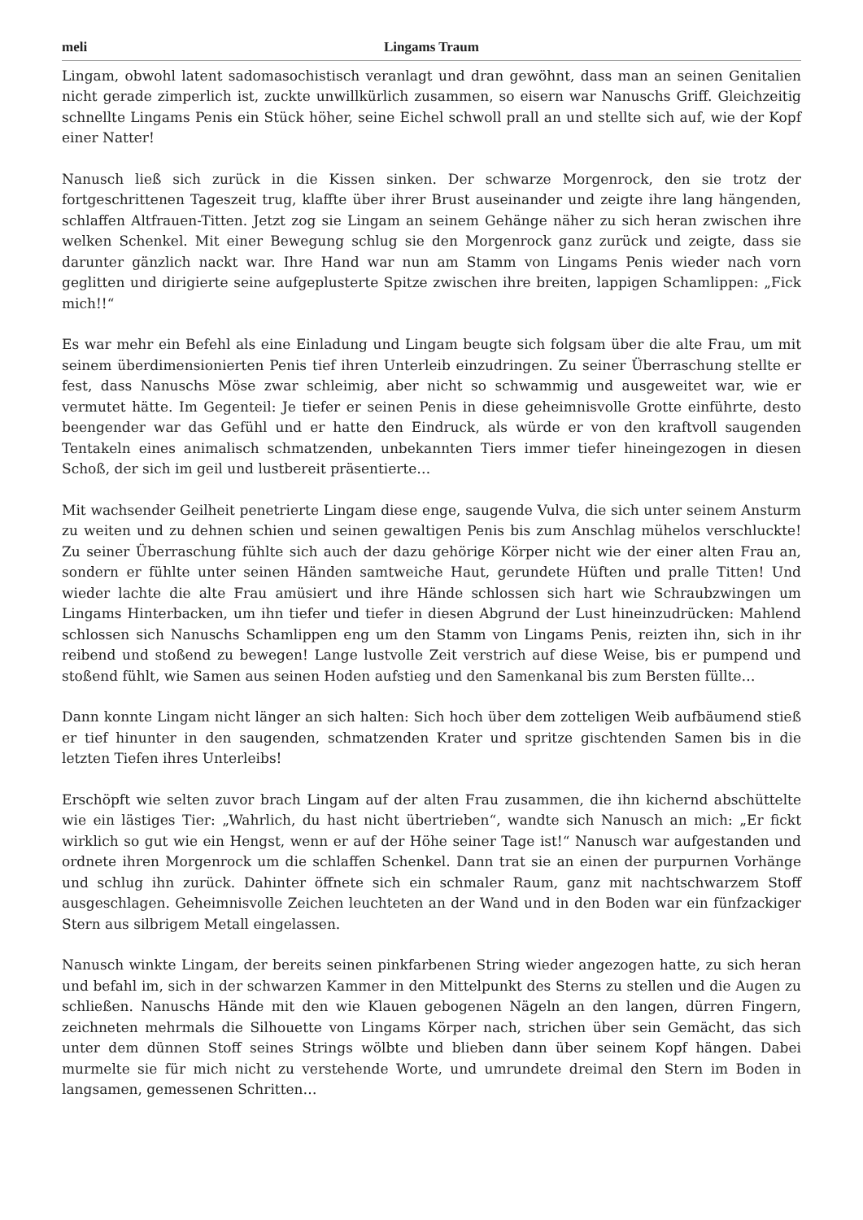meli Lingams Traum
Lingam, obwohl latent sadomasochistisch veranlagt und dran gewöhnt, dass man an seinen Genitalien nicht gerade zimperlich ist, zuckte unwillkürlich zusammen, so eisern war Nanuschs Griff. Gleichzeitig schnellte Lingams Penis ein Stück höher, seine Eichel schwoll prall an und stellte sich auf, wie der Kopf einer Natter!
Nanusch ließ sich zurück in die Kissen sinken. Der schwarze Morgenrock, den sie trotz der fortgeschrittenen Tageszeit trug, klaffte über ihrer Brust auseinander und zeigte ihre lang hängenden, schlaffen Altfrauen-Titten. Jetzt zog sie Lingam an seinem Gehänge näher zu sich heran zwischen ihre welken Schenkel. Mit einer Bewegung schlug sie den Morgenrock ganz zurück und zeigte, dass sie darunter gänzlich nackt war. Ihre Hand war nun am Stamm von Lingams Penis wieder nach vorn geglitten und dirigierte seine aufgeplusterte Spitze zwischen ihre breiten, lappigen Schamlippen: „Fick mich!!“
Es war mehr ein Befehl als eine Einladung und Lingam beugte sich folgsam über die alte Frau, um mit seinem überdimensionierten Penis tief ihren Unterleib einzudringen. Zu seiner Überraschung stellte er fest, dass Nanuschs Möse zwar schleimig, aber nicht so schwammig und ausgeweitet war, wie er vermutet hätte. Im Gegenteil: Je tiefer er seinen Penis in diese geheimnisvolle Grotte einführte, desto beengender war das Gefühl und er hatte den Eindruck, als würde er von den kraftvoll saugenden Tentakeln eines animalisch schmatzenden, unbekannten Tiers immer tiefer hineingezogen in diesen Schoß, der sich im geil und lustbereit präsentierte…
Mit wachsender Geilheit penetrierte Lingam diese enge, saugende Vulva, die sich unter seinem Ansturm zu weiten und zu dehnen schien und seinen gewaltigen Penis bis zum Anschlag mühelos verschluckte! Zu seiner Überraschung fühlte sich auch der dazu gehörige Körper nicht wie der einer alten Frau an, sondern er fühlte unter seinen Händen samtweiche Haut, gerundete Hüften und pralle Titten! Und wieder lachte die alte Frau amüsiert und ihre Hände schlossen sich hart wie Schraubzwingen um Lingams Hinterbacken, um ihn tiefer und tiefer in diesen Abgrund der Lust hineinzudrücken: Mahlend schlossen sich Nanuschs Schamlippen eng um den Stamm von Lingams Penis, reizten ihn, sich in ihr reibend und stoßend zu bewegen! Lange lustvolle Zeit verstrich auf diese Weise, bis er pumpend und stoßend fühlt, wie Samen aus seinen Hoden aufstieg und den Samenkanal bis zum Bersten füllte…
Dann konnte Lingam nicht länger an sich halten: Sich hoch über dem zotteligen Weib aufbäumend stieß er tief hinunter in den saugenden, schmatzenden Krater und spritze gischtenden Samen bis in die letzten Tiefen ihres Unterleibs!
Erschöpft wie selten zuvor brach Lingam auf der alten Frau zusammen, die ihn kichernd abschüttelte wie ein lästiges Tier: „Wahrlich, du hast nicht übertrieben“, wandte sich Nanusch an mich: „Er fickt wirklich so gut wie ein Hengst, wenn er auf der Höhe seiner Tage ist!“ Nanusch war aufgestanden und ordnete ihren Morgenrock um die schlaffen Schenkel. Dann trat sie an einen der purpurnen Vorhänge und schlug ihn zurück. Dahinter öffnete sich ein schmaler Raum, ganz mit nachtschwarzem Stoff ausgeschlagen. Geheimnisvolle Zeichen leuchteten an der Wand und in den Boden war ein fünfzackiger Stern aus silbrigem Metall eingelassen.
Nanusch winkte Lingam, der bereits seinen pinkfarbenen String wieder angezogen hatte, zu sich heran und befahl im, sich in der schwarzen Kammer in den Mittelpunkt des Sterns zu stellen und die Augen zu schließen. Nanuschs Hände mit den wie Klauen gebogenen Nägeln an den langen, dürren Fingern, zeichneten mehrmals die Silhouette von Lingams Körper nach, strichen über sein Gemächt, das sich unter dem dünnen Stoff seines Strings wölbte und blieben dann über seinem Kopf hängen. Dabei murmelte sie für mich nicht zu verstehende Worte, und umrundete dreimal den Stern im Boden in langsamen, gemessenen Schritten…